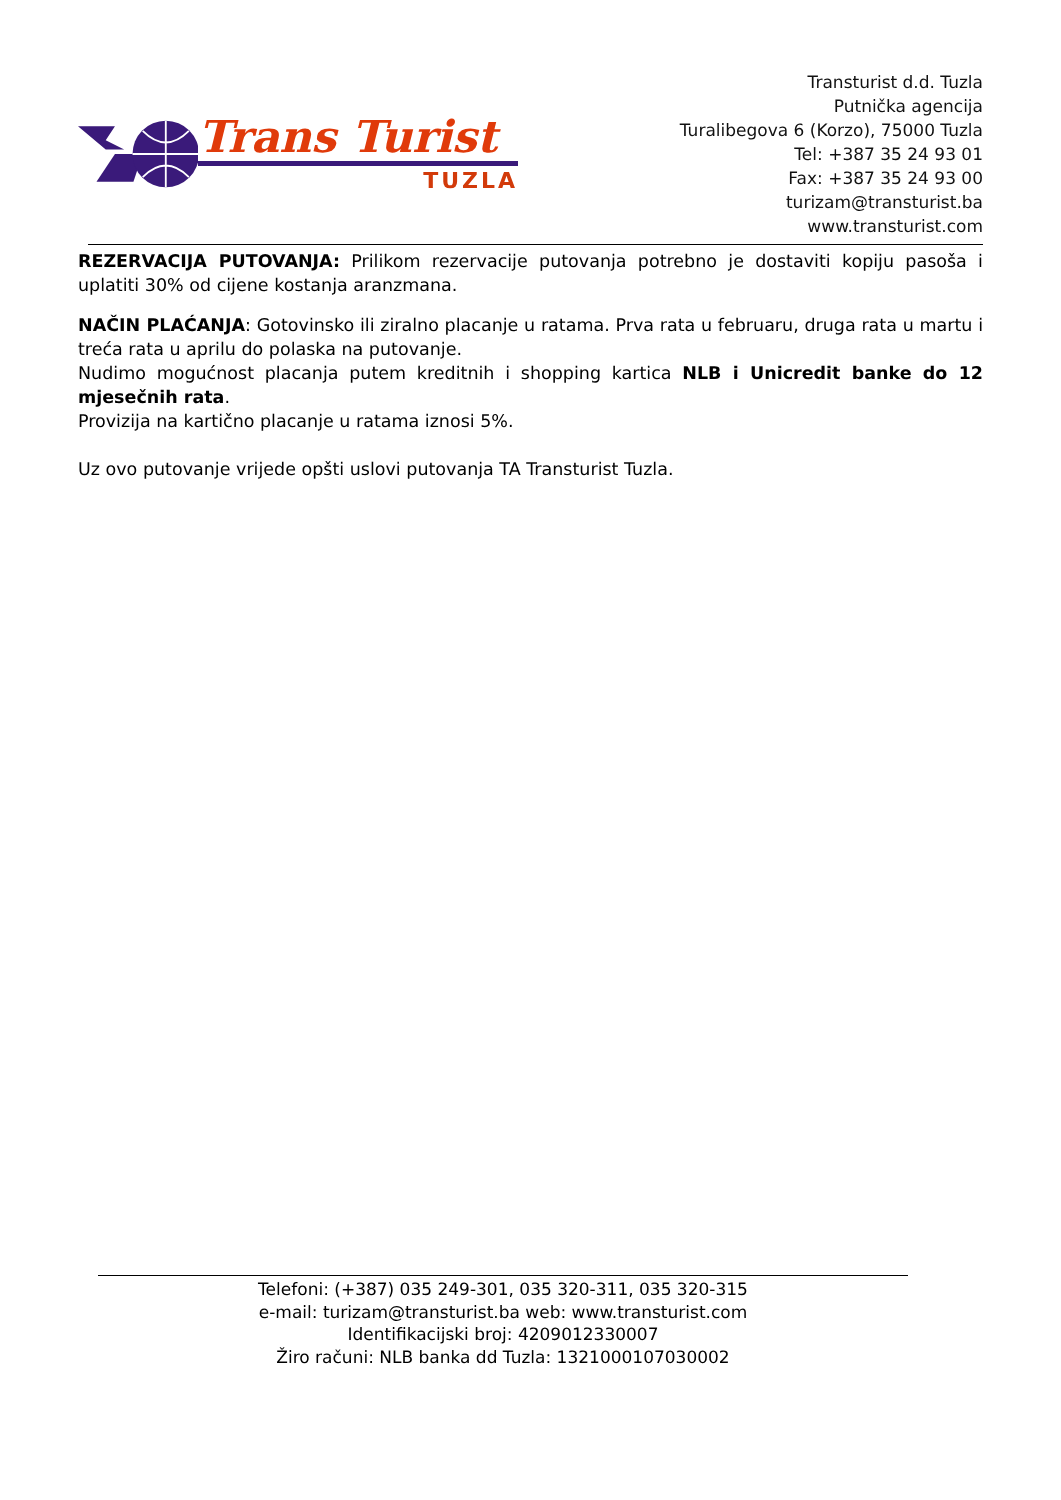Trans Turist
TUZLA
Transturist d.d. Tuzla
Putnička agencija
Turalibegova 6 (Korzo), 75000 Tuzla
Tel: +387 35 24 93 01
Fax: +387 35 24 93 00
turizam@transturist.ba
www.transturist.com
REZERVACIJA PUTOVANJA: Prilikom rezervacije putovanja potrebno je dostaviti kopiju pasoša i uplatiti 30% od cijene kostanja aranzmana.
NAČIN PLAĆANJA: Gotovinsko ili ziralno placanje u ratama. Prva rata u februaru, druga rata u martu i treća rata u aprilu do polaska na putovanje.
Nudimo mogućnost placanja putem kreditnih i shopping kartica NLB i Unicredit banke do 12 mjesečnih rata.
Provizija na kartično placanje u ratama iznosi 5%.
Uz ovo putovanje vrijede opšti uslovi putovanja TA Transturist Tuzla.
Telefoni: (+387) 035 249-301, 035 320-311, 035 320-315
e-mail: turizam@transturist.ba web: www.transturist.com
Identifikacijski broj: 4209012330007
Žiro računi: NLB banka dd Tuzla: 1321000107030002